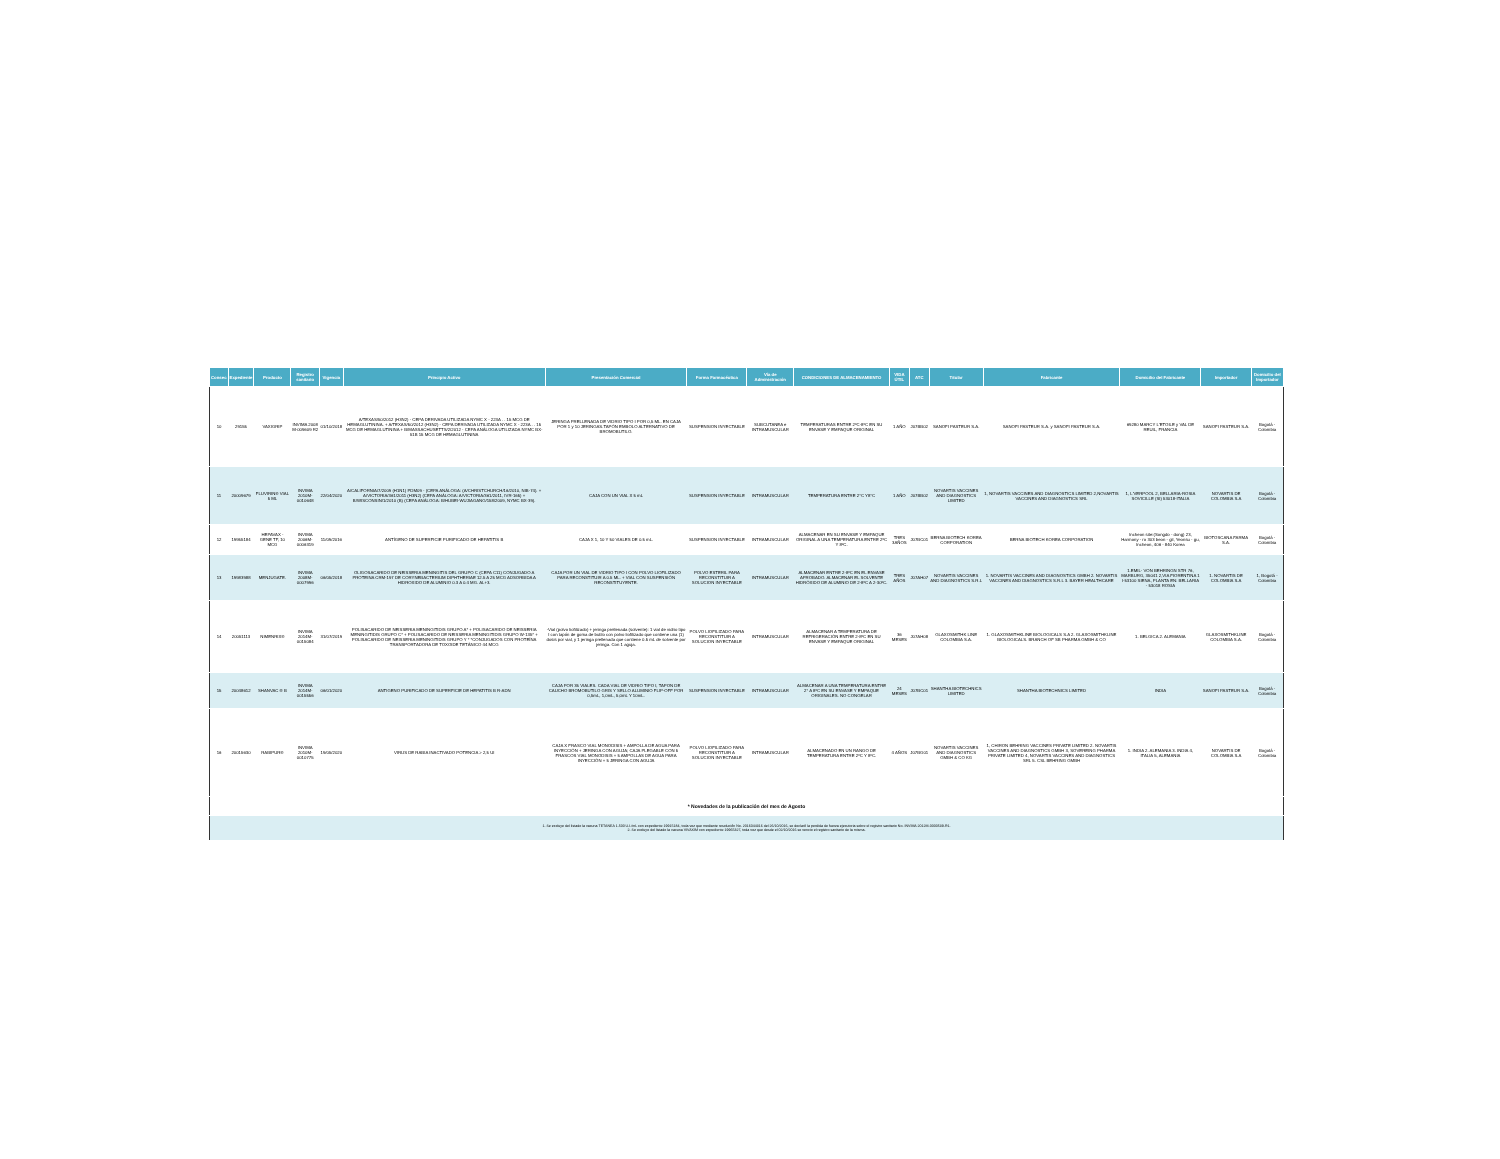| Consec | Expediente | Producto | Registro sanitario | Vigencia | Principio Activo | Presentación Comercial | Forma Farmacéutica | Vía de Administración | CONDICIONES DE ALMACENAMIENTO | VIDA ÚTIL | ATC | Titular | Fabricante | Domicilio del Fabricante | Importador | Domicilio del Importador |
| --- | --- | --- | --- | --- | --- | --- | --- | --- | --- | --- | --- | --- | --- | --- | --- | --- |
| 10 | 29155 | VAXIGRIP | INVIMA 2008 M-009609 R2 | 01/10/2018 | A/TEXAS/50/2012 (H3N2) - CEPA DERIVADA UTILIZADA NYMC X - 223A . . 15 MCG DE HEMAGLUTININA. + A/TEXAS/50/2012 (H3N2) - CEPA DERIVADA UTILIZADA NYMC X - 223A . . 15 MCG DE HEMAGLUTININA + B/MASSACHUSETTS/2/2012 - CEPA ANÁLOGA UTILIZADA NYMC BX-51B 15 MCG DE HEMAGLUTININA | JERINGA PRELLENADA DE VIDRIO TIPO I POR 0,5 ML. EN CAJA POR 1 y 10 JERINGAS.TAPÓN EMBOLO ALTERNATIVO DE BROMOBUTILO. | SUSPENSION INYECTABLE | SUBCUTANEA e INTRAMUSCULAR | TEMPERATURAS ENTRE 2ºC-8ºC EN SU ENVASE Y EMPAQUE ORIGINAL | 1 AÑO | J07BB02 | SANOFI PASTEUR S.A. | SANOFI PASTEUR S.A. y SANOFI PASTEUR S.A. | 69280 MARCY L'ETOILE y VAL DE REUIL, FRANCIA | SANOFI PASTEUR S.A. | Bogotá - Colombia |
| 11 | 20009679 | FLUVIRIN® VIAL 5 ML | INVIMA 2010M-0010648 | 22/04/2020 | A/CALIFORNIA/7/2009 (H1N1) PDM09 - (CEPA ANÁLOGA: (A/CHRISTCHURCH/16/2010, NIB-74). + A/VICTORIA/361/2011 (H3N2) (CEPA ANÁLOGA: A/VICTORIA/361/2011, IVR-165) + B/WISCONSIN/1/2010 (B) (CEPA ANÁLOGA: B/HUBEI-WUJIAGANG/158/2009, NYMC BX-39). | CAJA CON UN VIAL X 5 mL | SUSPENSION INYECTABLE | INTRAMUSCULAR | TEMPERATURA ENTRE 2°C Y8°C | 1 AÑO | J07BB02 | NOVARTIS VACCINES AND DIAGNOSTICS LIMITED | 1, NOVARTIS VACCINES AND DIAGNOSTICS LIMITED 2,NOVARTIS VACCINES AND DIAGNOSTICS SRL | 1, L'VERPOOL 2, BELLARIA-ROSIA SOVICILLE (SI) 53018-ITALIA | NOVARTIS DE COLOMBIA S.A | Bogotá - Colombia |
| 12 | 19955184 | HEPAVAX - GENE TF, 10 MCG | INVIMA 2006M-0006319 | 11/09/2016 | ANTÍGENO DE SUPERFICIE PURIFICADO DE HEPATITIS B | CAJA X 1, 10 Y 50 VIALES DE 0.5 mL. | SUSPENSION INYECTABLE | INTRAMUSCULAR | ALMACENAR EN SU ENVASE Y EMPAQUE ORIGINAL A UNA TEMPERATURA ENTRE 2ºC Y 8ºC. | TRES 3AÑOS | J07BC01 | BERNA BIOTECH KOREA CORPORATION | BERNA BIOTECH KOREA CORPORATION | Incheon site:(Songdo - dong) 23, Harmony - ro 303 beon - gil, Yeonsu - gu, Incheon, 406 - 840 Korea | BIOTOSCANA FARMA S.A. | Bogotá - Colombia |
| 13 | 19983988 | MENJUGATE. | INVIMA 2008M-0007996 | 06/05/2018 | OLIGOSACARIDO DE NEISSERIA MENINGITIS DEL GRUPO C (CEPA C11) CONJUGADO A PROTEINA CRM-197 DE CORYNEBACTERIUM DIPHTHERIAE 12.5 A 25 MCG ADSORBIDA A HIDROXIDO DE ALUMINIO 0.3 A 0.4 MG. AL+3. | CAJA POR UN VIAL DE VIDRIO TIPO I CON POLVO LIOFILIZADO PARA RECONSTITUIR A 0.5 ML. + VIAL CON SUSPENSIÓN RECONSTITUYENTE. | POLVO ESTERIL PARA RECONSTITUIR A SOLUCION INYECTABLE | INTRAMUSCULAR | ALMACENAR ENTRE 2-8ºC EN EL ENVASE APROBADO. ALMACENAR EL SOLVENTE HIDRÓXIDO DE ALUMINIO DE 2-8ºC A 2-30ºC. | TRES AÑOS | J07AH07 | NOVARTIS VACCINES AND DIAGNOSTICS S.R.L | 1. NOVARTIS VACCINES AND DIAGNOSTICS GMBH 2. NOVARTIS VACCINES AND DIAGNOSTICS S.R.L 3. BAYER HEALTHCARE | 1.EMIL- VON BEHRINGN STR 76, MARBURG, 35041 2,VIA FIORENTINA 1 I-53100 SIENA, PLANTA EN: BELLARIA - 53018 ROSIA | 1. NOVARTIS DE COLOMBIA S.A | 1, Bogotá - Colombia |
| 14 | 20051113 | NIMENRIX® | INVIMA 2014M-0015084 | 31/07/2019 | POLISACARIDO DE NEISSERIA MENINGITIDIS GRUPO A* + POLISACARIDO DE NEISSERIA MENINGITIDIS GRUPO C* + POLISACARIDO DE NEISSERIA MENINGITIDIS GRUPO W-135* + POLISACARIDO DE NEISSERIA MENINGITIDIS GRUPO Y * *CONJUGADOS CON PROTEÍNA TRANSPORTADORA DE TOXOIDE TETÁNICO 44 MCG | -Vial (polvo liofilizado) + jeringa prellenada (solvente): 1 vial de vidrio tipo I con tapón de goma de butilo con polvo liofilizado que contiene una (1) dosis por vial, y 1 jeringa prellenada que contiene 0.5 mL de solvente por jeringa. Con 1 aguja. | POLVO LIOFILIZADO PARA RECONSTITUIR A SOLUCION INYECTABLE | INTRAMUSCULAR | ALMACENAR A TEMPERATURA DE REFRIGERACIÓN ENTRE 2-8ºC EN SU ENVASE Y EMPAQUE ORIGINAL | 36 MESES | J07AH08 | GLAXOSMITHK LINE COLOMBIA S.A. | 1. GLAXOSMITHKLINE BIOLOGICALS S.A 2. GLAXOSMITHKLINE BIOLOGICALS. BRANCH OF SB PHARMA GMBH & CO | 1. BELGICA 2. ALEMANIA | GLAXOSMITHKLINE COLOMBIA S.A. | Bogotá - Colombia |
| 15 | 20048612 | SHANVAC ® B | INVIMA 2014M-0015556 | 06/01/2020 | ANTIGENO PURIFICADO DE SUPERFICIE DE HEPATITIS B R-ADN | CAJA POR 35 VIALES. CADA VIAL DE VIDRIO TIPO I, TAPON DE CAUCHO BROMOBUTILO GRIS Y SELLO ALUMINIO FLIP-OFF POR 0,5mL, 1,0mL, 5,0mL Y 10mL. | SUSPENSION INYECTABLE | INTRAMUSCULAR | ALMACENAR A UNA TEMPERATURA ENTRE 2° A 8ºC EN SU ENVASE Y EMPAQUE ORIGINALES. NO CONGELAR | 24 MESES | J07BC01 | SHANTHA BIOTECHNICS LIMITED | SHANTHA BIOTECHNICS LIMITED | INDIA | SANOFI PASTEUR S.A. | Bogotá - Colombia |
| 16 | 20015630 | RABIPUR® | INVIMA 2010M-0010775 | 19/05/2020 | VIRUS DE RABIA INACTIVADO POTENCIA > 2,5 UI | CAJA X FRASCO VIAL MONODISIS + AMPOLLA DE AGUA PARA INYECCIÓN + JERINGA CON AGUJA; CAJA PLEGABLE CON 5 FRASCOS VIAL MONODISIS + 5 AMPOLLAS DE AGUA PARA INYECCIÓN + 5 JERINGA CON AGUJA | POLVO LIOFILIZADO PARA RECONSTITUIR A SOLUCION INYECTABLE | INTRAMUSCULAR | ALMACENADO EN UN RANGO DE TEMPERATURA ENTRE 2ºC Y 8ºC. | 4 AÑOS | J07BG01 | NOVARTIS VACCINES AND DIAGNOSTICS GMBH & CO KG | 1, CHIRON BEHRING VACCINES PRIVATE LIMITED 2. NOVARTIS VACCINES AND DIAGNOSTICS GMBH 3, SOVEREING PHARMA PRIVATE LIMITED 4, NOVARTIS VACCINES AND DIAGNOSTICS SRL 5. CSL BEHRING GMBH | 1. INDIA 2. ALEMANIA 3. INDIA 4, ITALIA 5, ALEMANIA | NOVARTIS DE COLOMBIA S.A | Bogotá - Colombia |
| * Novedades de la publicación del mes de Agosto | | | | | | | | | | | | | | | | |
| 1. Se excluye del listado la vacuna TETANEA 1.500 U.I./mL con expediente 19915184, toda vez que mediante resolución No. 2016044316 del 26/10/2016, se declaró la perdida de fuerza ejecutoria sobre el registro sanitario No. INVIMA 2012M-0000539-R1. 2. Se excluye del listado la vacuna VIVAXIM con expediente 19965327, toda vez que desde el 02/10/2016 se vencio el registro sanitario de la misma. | | | | | | | | | | | | | | | | |